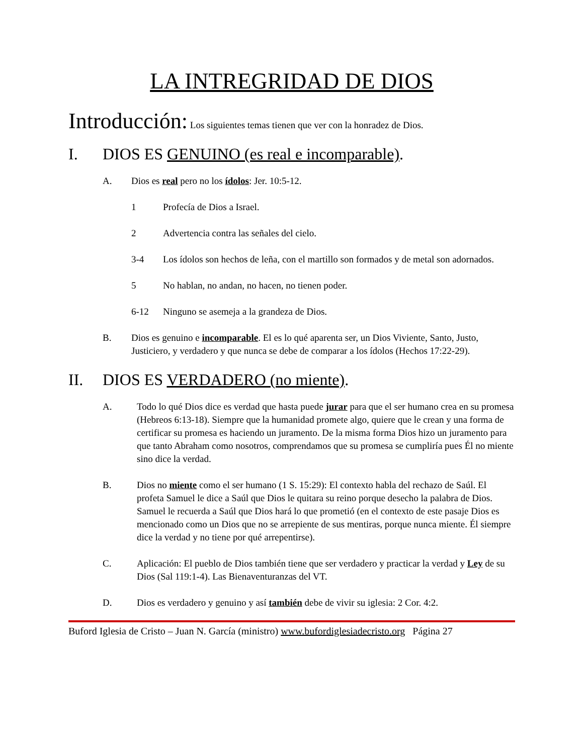LA INTREGRIDAD DE DIOS
Introducción: Los siguientes temas tienen que ver con la honradez de Dios.
I. DIOS ES GENUINO (es real e incomparable).
A. Dios es real pero no los ídolos: Jer. 10:5-12.
1 Profecía de Dios a Israel.
2 Advertencia contra las señales del cielo.
3-4 Los ídolos son hechos de leña, con el martillo son formados y de metal son adornados.
5 No hablan, no andan, no hacen, no tienen poder.
6-12 Ninguno se asemeja a la grandeza de Dios.
B. Dios es genuino e incomparable. El es lo qué aparenta ser, un Dios Viviente, Santo, Justo, Justiciero, y verdadero y que nunca se debe de comparar a los ídolos (Hechos 17:22-29).
II. DIOS ES VERDADERO (no miente).
A. Todo lo qué Dios dice es verdad que hasta puede jurar para que el ser humano crea en su promesa (Hebreos 6:13-18). Siempre que la humanidad promete algo, quiere que le crean y una forma de certificar su promesa es haciendo un juramento. De la misma forma Dios hizo un juramento para que tanto Abraham como nosotros, comprendamos que su promesa se cumpliría pues Él no miente sino dice la verdad.
B. Dios no miente como el ser humano (1 S. 15:29): El contexto habla del rechazo de Saúl. El profeta Samuel le dice a Saúl que Dios le quitara su reino porque desecho la palabra de Dios. Samuel le recuerda a Saúl que Dios hará lo que prometió (en el contexto de este pasaje Dios es mencionado como un Dios que no se arrepiente de sus mentiras, porque nunca miente. Él siempre dice la verdad y no tiene por qué arrepentirse).
C. Aplicación: El pueblo de Dios también tiene que ser verdadero y practicar la verdad y Ley de su Dios (Sal 119:1-4). Las Bienaventuranzas del VT.
D. Dios es verdadero y genuino y así también debe de vivir su iglesia: 2 Cor. 4:2.
Buford Iglesia de Cristo – Juan N. García (ministro) www.bufordiglesiadecristo.org Página 27